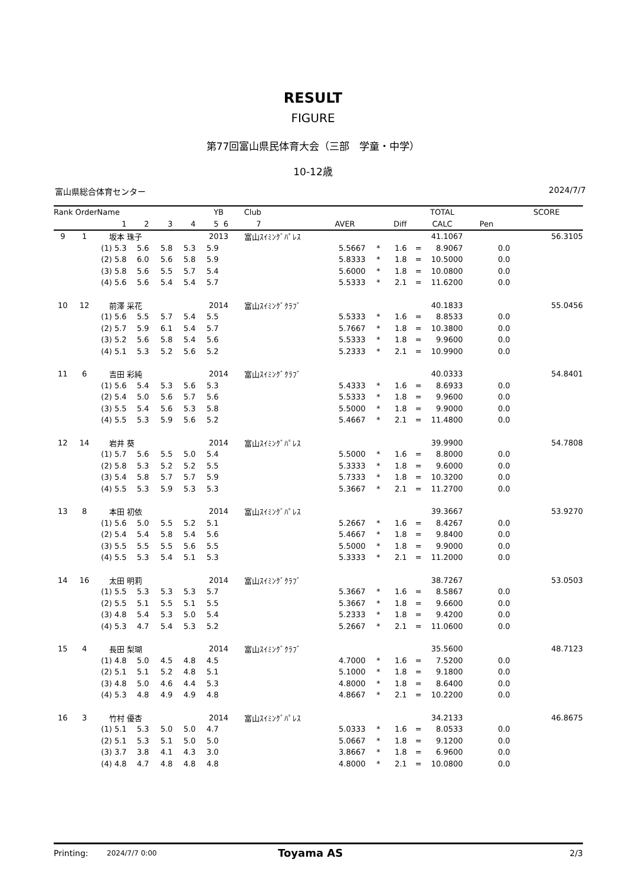RESULT
FIGURE
第77回富山県民体育大会（三部　学童・中学）
10-12歳
富山県総合体育センター 2024/7/7
| Rank Order | | Name | | | | YB | | Club | | | | | TOTAL | | SCORE |
| --- | --- | --- | --- | --- | --- | --- | --- | --- | --- | --- | --- | --- | --- | --- | --- |
| | | 1 | 2 | 3 | 4 | 5 | 6 | 7 | AVER | | Diff | | CALC | Pen | |
| 9 | 1 | 坂本 珠子 | | | | 2013 | | 富山ｽｲﾐﾝｸﾞﾊﾟﾚｽ | | | | | 41.1067 | | 56.3105 |
| | | (1) 5.3 | 5.6 | 5.8 | 5.3 | 5.9 | | | 5.5667 | * | 1.6 | = | 8.9067 | 0.0 | |
| | | (2) 5.8 | 6.0 | 5.6 | 5.8 | 5.9 | | | 5.8333 | * | 1.8 | = | 10.5000 | 0.0 | |
| | | (3) 5.8 | 5.6 | 5.5 | 5.7 | 5.4 | | | 5.6000 | * | 1.8 | = | 10.0800 | 0.0 | |
| | | (4) 5.6 | 5.6 | 5.4 | 5.4 | 5.7 | | | 5.5333 | * | 2.1 | = | 11.6200 | 0.0 | |
| 10 | 12 | 前澤 采花 | | | | 2014 | | 富山ｽｲﾐﾝｸﾞｸﾗﾌﾞ | | | | | 40.1833 | | 55.0456 |
| | | (1) 5.6 | 5.5 | 5.7 | 5.4 | 5.5 | | | 5.5333 | * | 1.6 | = | 8.8533 | 0.0 | |
| | | (2) 5.7 | 5.9 | 6.1 | 5.4 | 5.7 | | | 5.7667 | * | 1.8 | = | 10.3800 | 0.0 | |
| | | (3) 5.2 | 5.6 | 5.8 | 5.4 | 5.6 | | | 5.5333 | * | 1.8 | = | 9.9600 | 0.0 | |
| | | (4) 5.1 | 5.3 | 5.2 | 5.6 | 5.2 | | | 5.2333 | * | 2.1 | = | 10.9900 | 0.0 | |
| 11 | 6 | 吉田 彩純 | | | | 2014 | | 富山ｽｲﾐﾝｸﾞｸﾗﾌﾞ | | | | | 40.0333 | | 54.8401 |
| | | (1) 5.6 | 5.4 | 5.3 | 5.6 | 5.3 | | | 5.4333 | * | 1.6 | = | 8.6933 | 0.0 | |
| | | (2) 5.4 | 5.0 | 5.6 | 5.7 | 5.6 | | | 5.5333 | * | 1.8 | = | 9.9600 | 0.0 | |
| | | (3) 5.5 | 5.4 | 5.6 | 5.3 | 5.8 | | | 5.5000 | * | 1.8 | = | 9.9000 | 0.0 | |
| | | (4) 5.5 | 5.3 | 5.9 | 5.6 | 5.2 | | | 5.4667 | * | 2.1 | = | 11.4800 | 0.0 | |
| 12 | 14 | 岩井 葵 | | | | 2014 | | 富山ｽｲﾐﾝｸﾞﾊﾟﾚｽ | | | | | 39.9900 | | 54.7808 |
| | | (1) 5.7 | 5.6 | 5.5 | 5.0 | 5.4 | | | 5.5000 | * | 1.6 | = | 8.8000 | 0.0 | |
| | | (2) 5.8 | 5.3 | 5.2 | 5.2 | 5.5 | | | 5.3333 | * | 1.8 | = | 9.6000 | 0.0 | |
| | | (3) 5.4 | 5.8 | 5.7 | 5.7 | 5.9 | | | 5.7333 | * | 1.8 | = | 10.3200 | 0.0 | |
| | | (4) 5.5 | 5.3 | 5.9 | 5.3 | 5.3 | | | 5.3667 | * | 2.1 | = | 11.2700 | 0.0 | |
| 13 | 8 | 本田 初依 | | | | 2014 | | 富山ｽｲﾐﾝｸﾞﾊﾟﾚｽ | | | | | 39.3667 | | 53.9270 |
| | | (1) 5.6 | 5.0 | 5.5 | 5.2 | 5.1 | | | 5.2667 | * | 1.6 | = | 8.4267 | 0.0 | |
| | | (2) 5.4 | 5.4 | 5.8 | 5.4 | 5.6 | | | 5.4667 | * | 1.8 | = | 9.8400 | 0.0 | |
| | | (3) 5.5 | 5.5 | 5.5 | 5.6 | 5.5 | | | 5.5000 | * | 1.8 | = | 9.9000 | 0.0 | |
| | | (4) 5.5 | 5.3 | 5.4 | 5.1 | 5.3 | | | 5.3333 | * | 2.1 | = | 11.2000 | 0.0 | |
| 14 | 16 | 太田 明莉 | | | | 2014 | | 富山ｽｲﾐﾝｸﾞｸﾗﾌﾞ | | | | | 38.7267 | | 53.0503 |
| | | (1) 5.5 | 5.3 | 5.3 | 5.3 | 5.7 | | | 5.3667 | * | 1.6 | = | 8.5867 | 0.0 | |
| | | (2) 5.5 | 5.1 | 5.5 | 5.1 | 5.5 | | | 5.3667 | * | 1.8 | = | 9.6600 | 0.0 | |
| | | (3) 4.8 | 5.4 | 5.3 | 5.0 | 5.4 | | | 5.2333 | * | 1.8 | = | 9.4200 | 0.0 | |
| | | (4) 5.3 | 4.7 | 5.4 | 5.3 | 5.2 | | | 5.2667 | * | 2.1 | = | 11.0600 | 0.0 | |
| 15 | 4 | 長田 梨瑚 | | | | 2014 | | 富山ｽｲﾐﾝｸﾞｸﾗﾌﾞ | | | | | 35.5600 | | 48.7123 |
| | | (1) 4.8 | 5.0 | 4.5 | 4.8 | 4.5 | | | 4.7000 | * | 1.6 | = | 7.5200 | 0.0 | |
| | | (2) 5.1 | 5.1 | 5.2 | 4.8 | 5.1 | | | 5.1000 | * | 1.8 | = | 9.1800 | 0.0 | |
| | | (3) 4.8 | 5.0 | 4.6 | 4.4 | 5.3 | | | 4.8000 | * | 1.8 | = | 8.6400 | 0.0 | |
| | | (4) 5.3 | 4.8 | 4.9 | 4.9 | 4.8 | | | 4.8667 | * | 2.1 | = | 10.2200 | 0.0 | |
| 16 | 3 | 竹村 優杏 | | | | 2014 | | 富山ｽｲﾐﾝｸﾞﾊﾟﾚｽ | | | | | 34.2133 | | 46.8675 |
| | | (1) 5.1 | 5.3 | 5.0 | 5.0 | 4.7 | | | 5.0333 | * | 1.6 | = | 8.0533 | 0.0 | |
| | | (2) 5.1 | 5.3 | 5.1 | 5.0 | 5.0 | | | 5.0667 | * | 1.8 | = | 9.1200 | 0.0 | |
| | | (3) 3.7 | 3.8 | 4.1 | 4.3 | 3.0 | | | 3.8667 | * | 1.8 | = | 6.9600 | 0.0 | |
| | | (4) 4.8 | 4.7 | 4.8 | 4.8 | 4.8 | | | 4.8000 | * | 2.1 | = | 10.0800 | 0.0 | |
Printing: 2024/7/7 0:00 Toyama AS 2/3